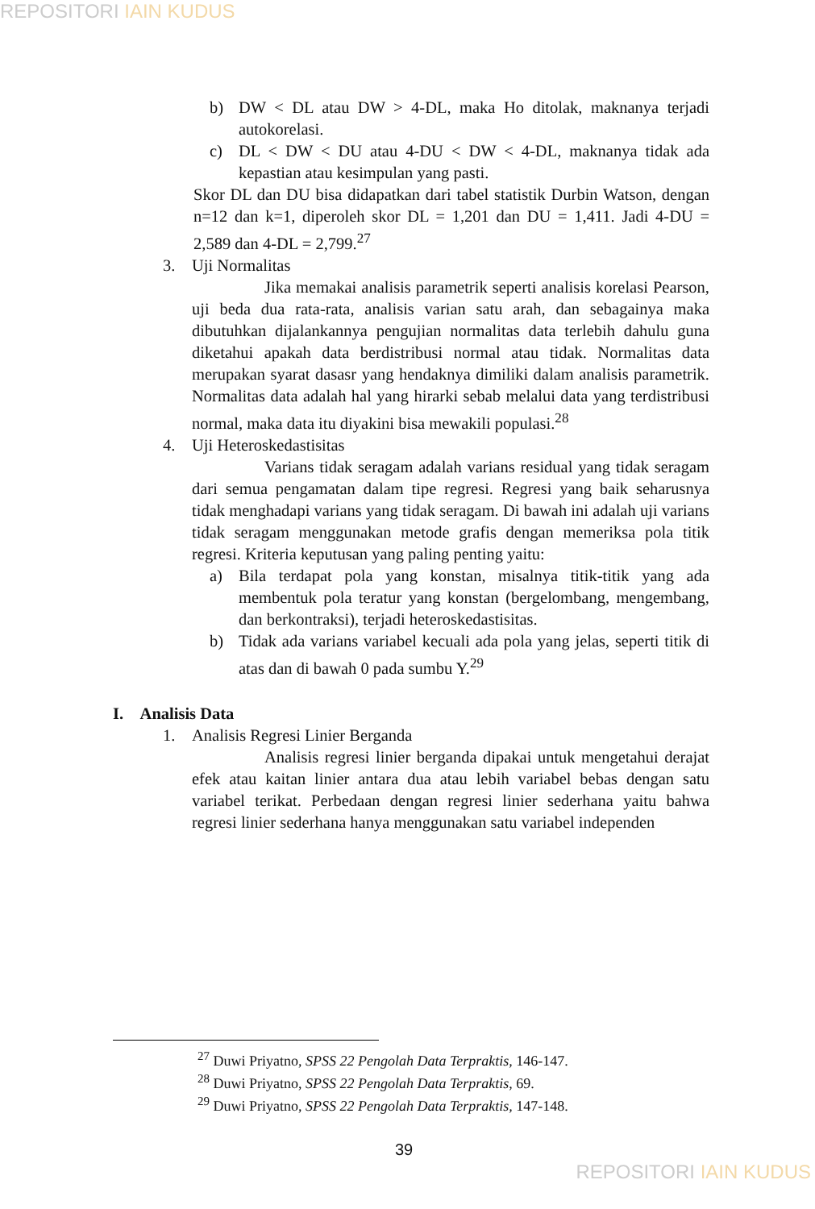REPOSITORI IAIN KUDUS
b) DW < DL atau DW > 4-DL, maka Ho ditolak, maknanya terjadi autokorelasi.
c) DL < DW < DU atau 4-DU < DW < 4-DL, maknanya tidak ada kepastian atau kesimpulan yang pasti.
Skor DL dan DU bisa didapatkan dari tabel statistik Durbin Watson, dengan n=12 dan k=1, diperoleh skor DL = 1,201 dan DU = 1,411. Jadi 4-DU = 2,589 dan 4-DL = 2,799.<sup>27</sup>
3. Uji Normalitas
Jika memakai analisis parametrik seperti analisis korelasi Pearson, uji beda dua rata-rata, analisis varian satu arah, dan sebagainya maka dibutuhkan dijalankannya pengujian normalitas data terlebih dahulu guna diketahui apakah data berdistribusi normal atau tidak. Normalitas data merupakan syarat dasasr yang hendaknya dimiliki dalam analisis parametrik. Normalitas data adalah hal yang hirarki sebab melalui data yang terdistribusi normal, maka data itu diyakini bisa mewakili populasi.<sup>28</sup>
4. Uji Heteroskedastisitas
Varians tidak seragam adalah varians residual yang tidak seragam dari semua pengamatan dalam tipe regresi. Regresi yang baik seharusnya tidak menghadapi varians yang tidak seragam. Di bawah ini adalah uji varians tidak seragam menggunakan metode grafis dengan memeriksa pola titik regresi. Kriteria keputusan yang paling penting yaitu:
a) Bila terdapat pola yang konstan, misalnya titik-titik yang ada membentuk pola teratur yang konstan (bergelombang, mengembang, dan berkontraksi), terjadi heteroskedastisitas.
b) Tidak ada varians variabel kecuali ada pola yang jelas, seperti titik di atas dan di bawah 0 pada sumbu Y.<sup>29</sup>
I. Analisis Data
1. Analisis Regresi Linier Berganda
Analisis regresi linier berganda dipakai untuk mengetahui derajat efek atau kaitan linier antara dua atau lebih variabel bebas dengan satu variabel terikat. Perbedaan dengan regresi linier sederhana yaitu bahwa regresi linier sederhana hanya menggunakan satu variabel independen
<sup>27</sup> Duwi Priyatno, SPSS 22 Pengolah Data Terpraktis, 146-147.
<sup>28</sup> Duwi Priyatno, SPSS 22 Pengolah Data Terpraktis, 69.
<sup>29</sup> Duwi Priyatno, SPSS 22 Pengolah Data Terpraktis, 147-148.
39
REPOSITORI IAIN KUDUS